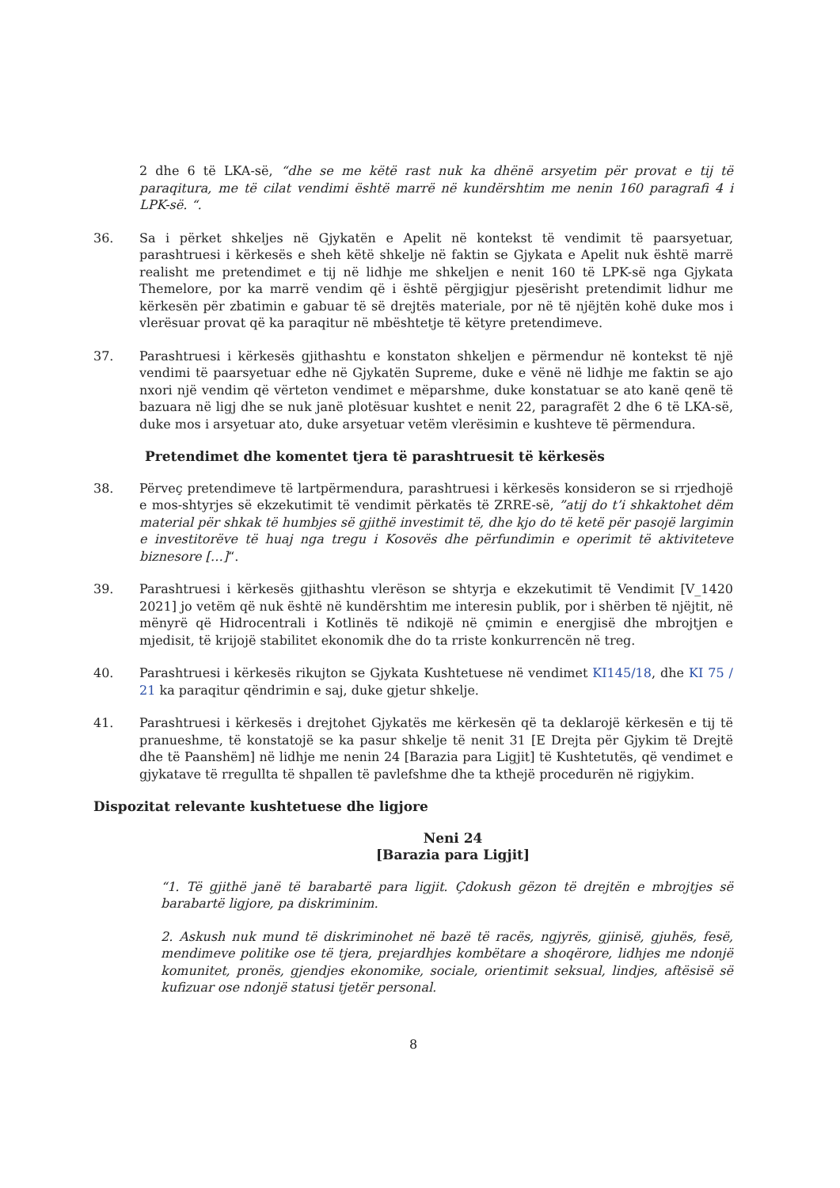2 dhe 6 të LKA-së, “dhe se me këtë rast nuk ka dhënë arsyetim për provat e tij të paraqitura, me të cilat vendimi është marrë në kundërshtim me nenin 160 paragrafi 4 i LPK-së. “.
36. Sa i përket shkeljes në Gjykatën e Apelit në kontekst të vendimit të paarsyetuar, parashtruesi i kërkesës e sheh këtë shkelje në faktin se Gjykata e Apelit nuk është marrë realisht me pretendimet e tij në lidhje me shkeljen e nenit 160 të LPK-së nga Gjykata Themelore, por ka marrë vendim që i është përgjigjur pjesërisht pretendimit lidhur me kërkesën për zbatimin e gabuar të së drejtës materiale, por në të njëjtën kohë duke mos i vlerësuar provat që ka paraqitur në mbështetje të këtyre pretendimeve.
37. Parashtruesi i kërkesës gjithashtu e konstaton shkeljen e përmendur në kontekst të një vendimi të paarsyetuar edhe në Gjykatën Supreme, duke e vënë në lidhje me faktin se ajo nxori një vendim që vërteton vendimet e mëparshme, duke konstatuar se ato kanë qenë të bazuara në ligj dhe se nuk janë plotësuar kushtet e nenit 22, paragrafët 2 dhe 6 të LKA-së, duke mos i arsyetuar ato, duke arsyetuar vetëm vlerësimin e kushteve të përmendura.
Pretendimet dhe komentet tjera të parashtruesit të kërkesës
38. Përveç pretendimeve të lartpërmendura, parashtruesi i kërkesës konsideron se si rrjedhojë e mos-shtyrjes së ekzekutimit të vendimit përkatës të ZRRE-së, ”atij do t’i shkaktohet dëm material për shkak të humbjes së gjithë investimit të, dhe kjo do të ketë për pasojë largimin e investitorëve të huaj nga tregu i Kosovës dhe përfundimin e operimit të aktiviteteve biznesore […]“.
39. Parashtruesi i kërkesës gjithashtu vlerëson se shtyrja e ekzekutimit të Vendimit [V_1420 2021] jo vetëm që nuk është në kundërshtim me interesin publik, por i shërben të njëjtit, në mënyrë që Hidrocentrali i Kotlinës të ndikojë në çmimin e energjisë dhe mbrojtjen e mjedisit, të krijojë stabilitet ekonomik dhe do ta rriste konkurrencën në treg.
40. Parashtruesi i kërkesës rikujton se Gjykata Kushtetuese në vendimet KI145/18, dhe KI 75 / 21 ka paraqitur qëndrimin e saj, duke gjetur shkelje.
41. Parashtruesi i kërkesës i drejtohet Gjykatës me kërkesën që ta deklarojë kërkesën e tij të pranueshme, të konstatojë se ka pasur shkelje të nenit 31 [E Drejta për Gjykim të Drejtë dhe të Paanshëm] në lidhje me nenin 24 [Barazia para Ligjit] të Kushtetutës, që vendimet e gjykatave të rregullta të shpallen të pavlefshme dhe ta kthejë procedurën në rigjykim.
Dispozitat relevante kushtetuese dhe ligjore
Neni 24
[Barazia para Ligjit]
“1. Të gjithë janë të barabartë para ligjit. Çdokush gëzon të drejtën e mbrojtjes së barabartë ligjore, pa diskriminim.
2. Askush nuk mund të diskriminohet në bazë të racës, ngjyrës, gjinisë, gjuhës, fesë, mendimeve politike ose të tjera, prejardhjes kombëtare a shoqërore, lidhjes me ndonjë komunitet, pronës, gjendjes ekonomike, sociale, orientimit seksual, lindjes, aftësisë së kufizuar ose ndonjë statusi tjetër personal.
8